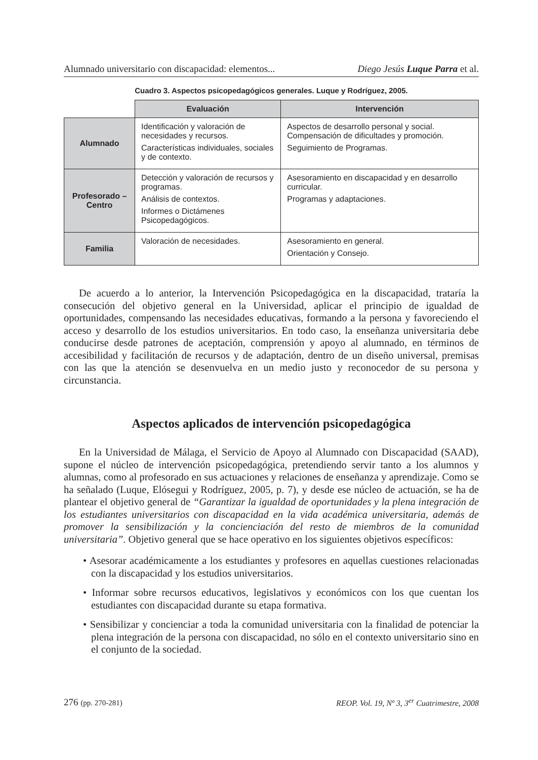Alumnado universitario con discapacidad: elementos... Diego Jesús Luque Parra et al.
Cuadro 3. Aspectos psicopedagógicos generales. Luque y Rodríguez, 2005.
| | Evaluación | Intervención |
| --- | --- | --- |
| Alumnado | Identificación y valoración de necesidades y recursos. Características individuales, sociales y de contexto. | Aspectos de desarrollo personal y social. Compensación de dificultades y promoción. Seguimiento de Programas. |
| Profesorado – Centro | Detección y valoración de recursos y programas. Análisis de contextos. Informes o Dictámenes Psicopedagógicos. | Asesoramiento en discapacidad y en desarrollo curricular. Programas y adaptaciones. |
| Familia | Valoración de necesidades. | Asesoramiento en general. Orientación y Consejo. |
De acuerdo a lo anterior, la Intervención Psicopedagógica en la discapacidad, trataría la consecución del objetivo general en la Universidad, aplicar el principio de igualdad de oportunidades, compensando las necesidades educativas, formando a la persona y favoreciendo el acceso y desarrollo de los estudios universitarios. En todo caso, la enseñanza universitaria debe conducirse desde patrones de aceptación, comprensión y apoyo al alumnado, en términos de accesibilidad y facilitación de recursos y de adaptación, dentro de un diseño universal, premisas con las que la atención se desenvuelva en un medio justo y reconocedor de su persona y circunstancia.
Aspectos aplicados de intervención psicopedagógica
En la Universidad de Málaga, el Servicio de Apoyo al Alumnado con Discapacidad (SAAD), supone el núcleo de intervención psicopedagógica, pretendiendo servir tanto a los alumnos y alumnas, como al profesorado en sus actuaciones y relaciones de enseñanza y aprendizaje. Como se ha señalado (Luque, Elósegui y Rodríguez, 2005, p. 7), y desde ese núcleo de actuación, se ha de plantear el objetivo general de “Garantizar la igualdad de oportunidades y la plena integración de los estudiantes universitarios con discapacidad en la vida académica universitaria, además de promover la sensibilización y la concienciación del resto de miembros de la comunidad universitaria”. Objetivo general que se hace operativo en los siguientes objetivos específicos:
• Asesorar académicamente a los estudiantes y profesores en aquellas cuestiones relacionadas con la discapacidad y los estudios universitarios.
• Informar sobre recursos educativos, legislativos y económicos con los que cuentan los estudiantes con discapacidad durante su etapa formativa.
• Sensibilizar y concienciar a toda la comunidad universitaria con la finalidad de potenciar la plena integración de la persona con discapacidad, no sólo en el contexto universitario sino en el conjunto de la sociedad.
276 (pp. 270-281) REOP. Vol. 19, Nº 3, 3<sup>er</sup> Cuatrimestre, 2008